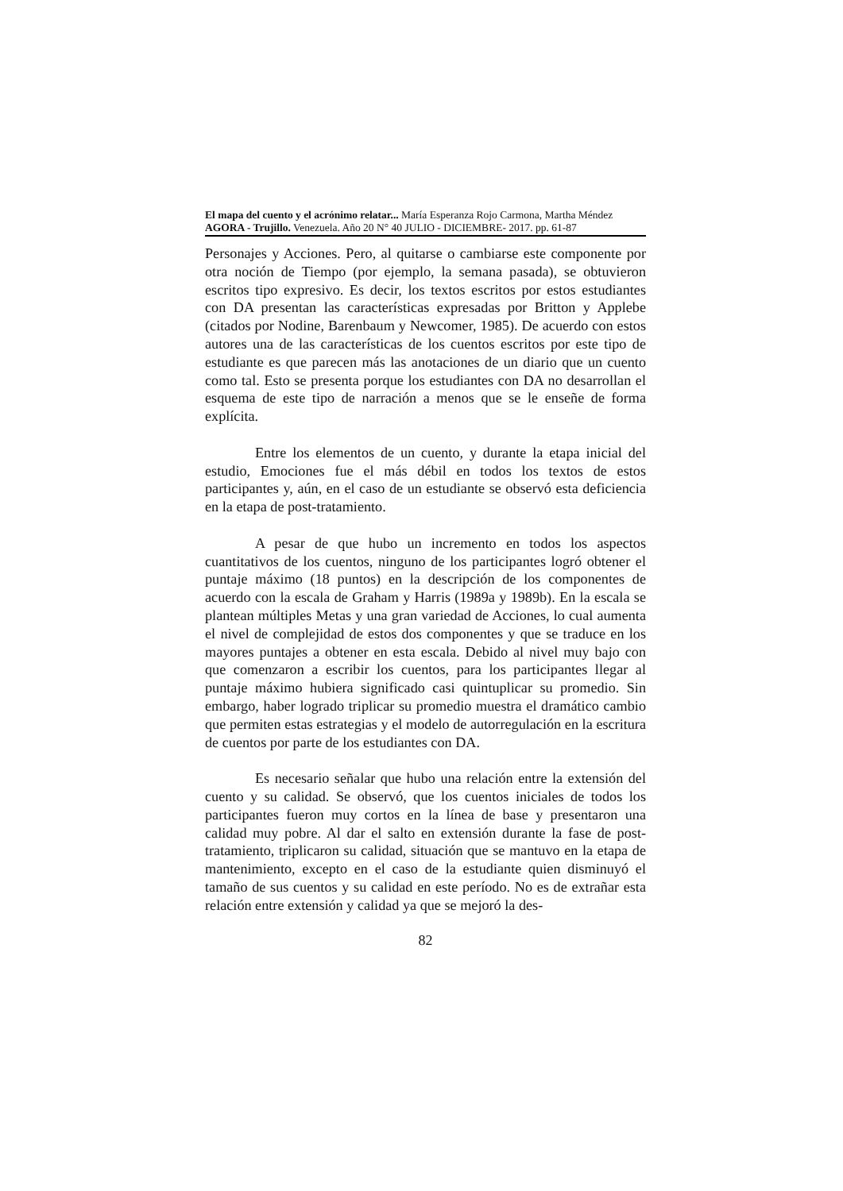El mapa del cuento y el acrónimo relatar... María Esperanza Rojo Carmona, Martha Méndez
AGORA - Trujillo. Venezuela. Año 20 N° 40 JULIO - DICIEMBRE- 2017. pp. 61-87
Personajes y Acciones. Pero, al quitarse o cambiarse este componente por otra noción de Tiempo (por ejemplo, la semana pasada), se obtuvieron escritos tipo expresivo. Es decir, los textos escritos por estos estudiantes con DA presentan las características expresadas por Britton y Applebe (citados por Nodine, Barenbaum y Newcomer, 1985). De acuerdo con estos autores una de las características de los cuentos escritos por este tipo de estudiante es que parecen más las anotaciones de un diario que un cuento como tal. Esto se presenta porque los estudiantes con DA no desarrollan el esquema de este tipo de narración a menos que se le enseñe de forma explícita.
Entre los elementos de un cuento, y durante la etapa inicial del estudio, Emociones fue el más débil en todos los textos de estos participantes y, aún, en el caso de un estudiante se observó esta deficiencia en la etapa de post-tratamiento.
A pesar de que hubo un incremento en todos los aspectos cuantitativos de los cuentos, ninguno de los participantes logró obtener el puntaje máximo (18 puntos) en la descripción de los componentes de acuerdo con la escala de Graham y Harris (1989a y 1989b). En la escala se plantean múltiples Metas y una gran variedad de Acciones, lo cual aumenta el nivel de complejidad de estos dos componentes y que se traduce en los mayores puntajes a obtener en esta escala. Debido al nivel muy bajo con que comenzaron a escribir los cuentos, para los participantes llegar al puntaje máximo hubiera significado casi quintuplicar su promedio. Sin embargo, haber logrado triplicar su promedio muestra el dramático cambio que permiten estas estrategias y el modelo de autorregulación en la escritura de cuentos por parte de los estudiantes con DA.
Es necesario señalar que hubo una relación entre la extensión del cuento y su calidad. Se observó, que los cuentos iniciales de todos los participantes fueron muy cortos en la línea de base y presentaron una calidad muy pobre. Al dar el salto en extensión durante la fase de post-tratamiento, triplicaron su calidad, situación que se mantuvo en la etapa de mantenimiento, excepto en el caso de la estudiante quien disminuyó el tamaño de sus cuentos y su calidad en este período. No es de extrañar esta relación entre extensión y calidad ya que se mejoró la des-
82